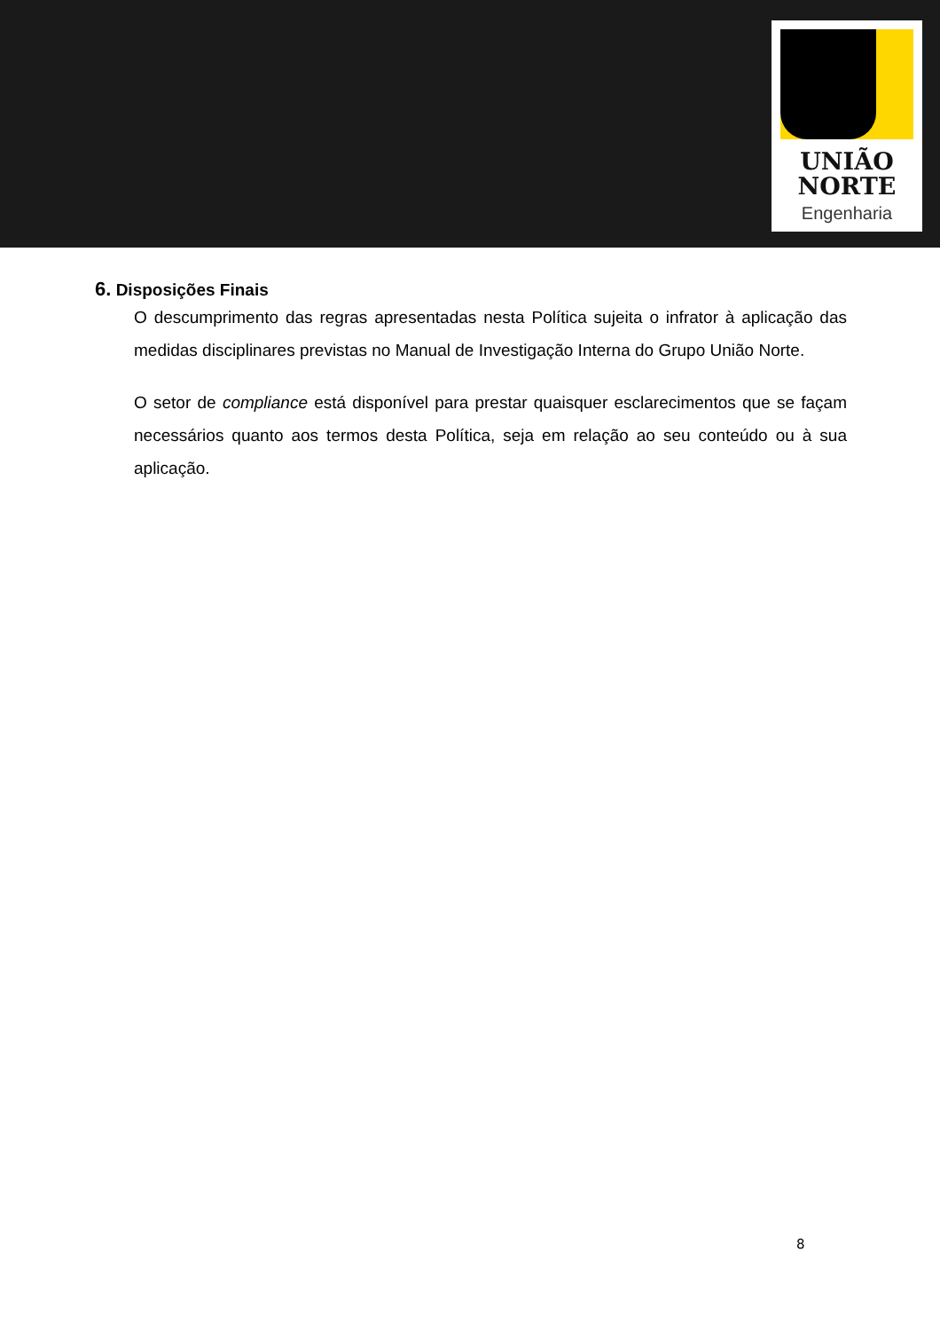UNIÃO
NORTE
Engenharia
6. Disposições Finais
O descumprimento das regras apresentadas nesta Política sujeita o infrator à aplicação das medidas disciplinares previstas no Manual de Investigação Interna do Grupo União Norte.
O setor de compliance está disponível para prestar quaisquer esclarecimentos que se façam necessários quanto aos termos desta Política, seja em relação ao seu conteúdo ou à sua aplicação.
8